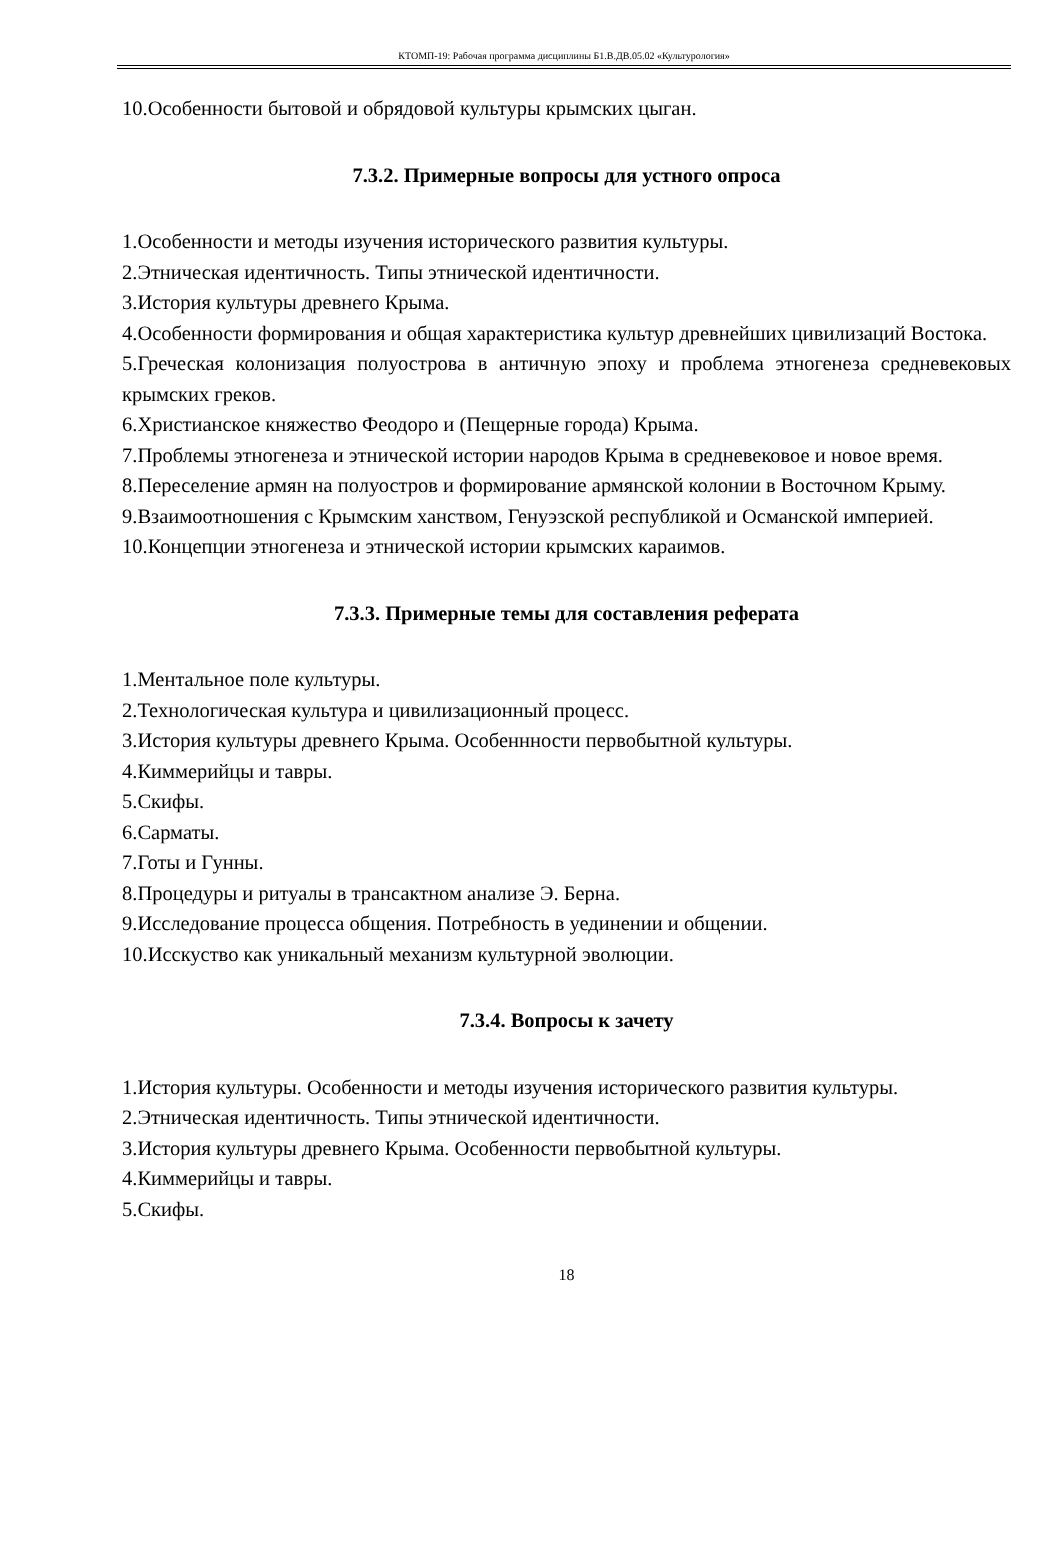КТОМП-19: Рабочая программа дисциплины Б1.В.ДВ.05.02 «Культурология»
10.Особенности бытовой и обрядовой культуры крымских цыган.
7.3.2. Примерные вопросы для устного опроса
1.Особенности и методы изучения исторического развития культуры.
2.Этническая идентичность. Типы этнической идентичности.
3.История культуры древнего Крыма.
4.Особенности формирования и общая характеристика культур древнейших цивилизаций Востока.
5.Греческая колонизация полуострова в античную эпоху и проблема этногенеза средневековых крымских греков.
6.Христианское княжество Феодоро и (Пещерные города) Крыма.
7.Проблемы этногенеза и этнической истории народов Крыма в средневековое и новое время.
8.Переселение армян на полуостров и формирование армянской колонии в Восточном Крыму.
9.Взаимоотношения с Крымским ханством, Генуэзской республикой и Османской империей.
10.Концепции этногенеза и этнической истории крымских караимов.
7.3.3. Примерные темы для составления реферата
1.Ментальное поле культуры.
2.Технологическая культура и цивилизационный процесс.
3.История культуры древнего Крыма. Особеннности первобытной культуры.
4.Киммерийцы и тавры.
5.Скифы.
6.Сарматы.
7.Готы и Гунны.
8.Процедуры и ритуалы в трансактном анализе Э. Берна.
9.Исследование процесса общения. Потребность в уединении и общении.
10.Исскуство как уникальный механизм культурной эволюции.
7.3.4. Вопросы к зачету
1.История культуры. Особенности и методы изучения исторического развития культуры.
2.Этническая идентичность. Типы этнической идентичности.
3.История культуры древнего Крыма. Особенности первобытной культуры.
4.Киммерийцы и тавры.
5.Скифы.
18